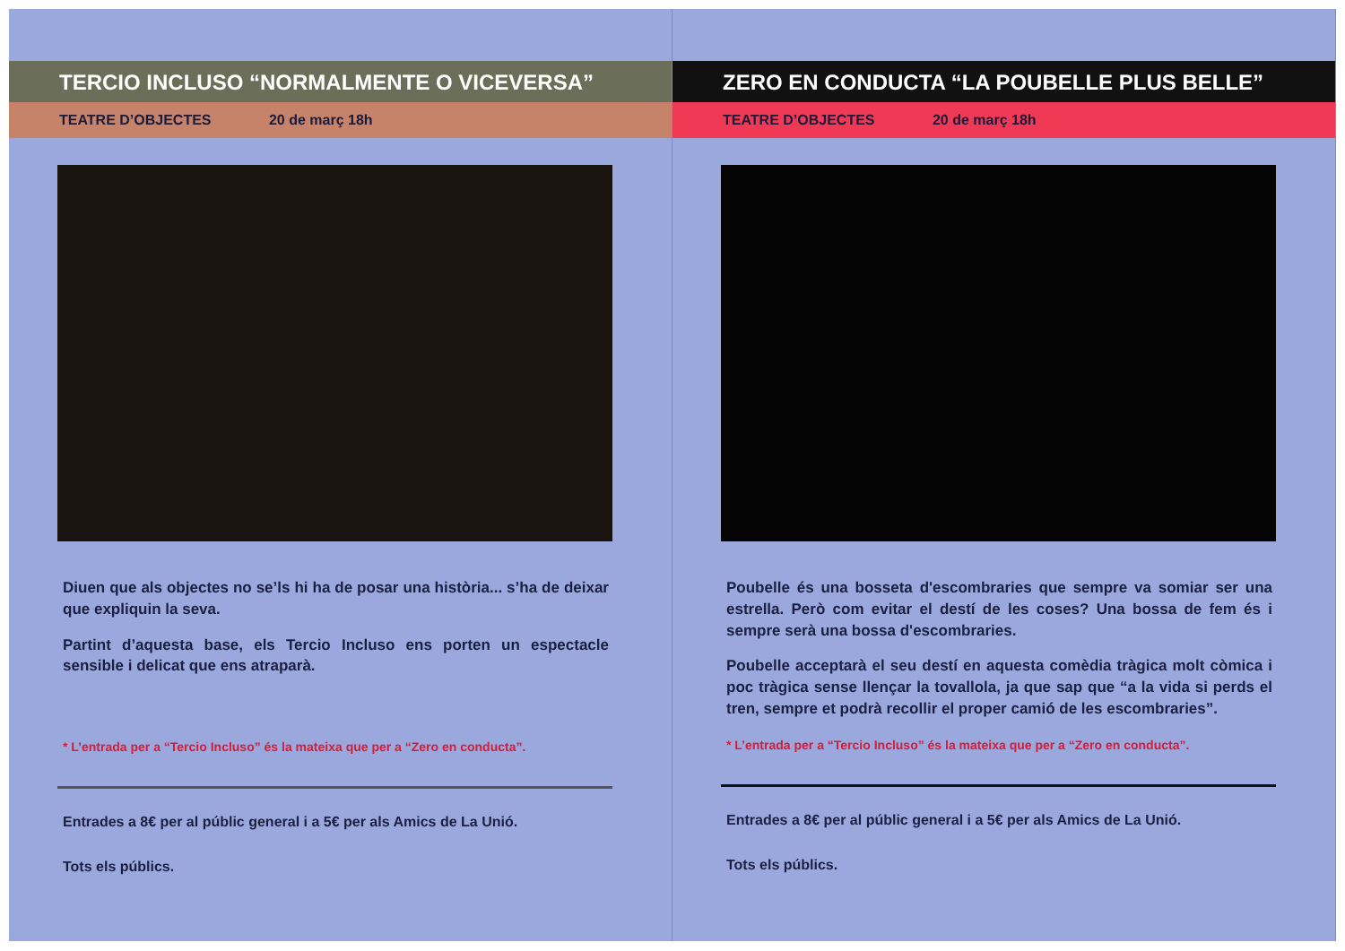TERCIO INCLUSO “NORMALMENTE O VICEVERSA”
TEATRE D’OBJECTES 20 de març 18h
Diuen que als objectes no se’ls hi ha de posar una història... s’ha de deixar que expliquin la seva.
Partint d’aquesta base, els Tercio Incluso ens porten un espectacle sensible i delicat que ens atraparà.
* L’entrada per a “Tercio Incluso” és la mateixa que per a “Zero en conducta”.
Entrades a 8€ per al públic general i a 5€ per als Amics de La Unió.
Tots els públics.
ZERO EN CONDUCTA “LA POUBELLE PLUS BELLE”
TEATRE D’OBJECTES 20 de març 18h
Poubelle és una bosseta d'escombraries que sempre va somiar ser una estrella. Però com evitar el destí de les coses? Una bossa de fem és i sempre serà una bossa d'escombraries.
Poubelle acceptarà el seu destí en aquesta comèdia tràgica molt còmica i poc tràgica sense llençar la tovallola, ja que sap que “a la vida si perds el tren, sempre et podrà recollir el proper camió de les escombraries”.
* L’entrada per a “Tercio Incluso” és la mateixa que per a “Zero en conducta”.
Entrades a 8€ per al públic general i a 5€ per als Amics de La Unió.
Tots els públics.